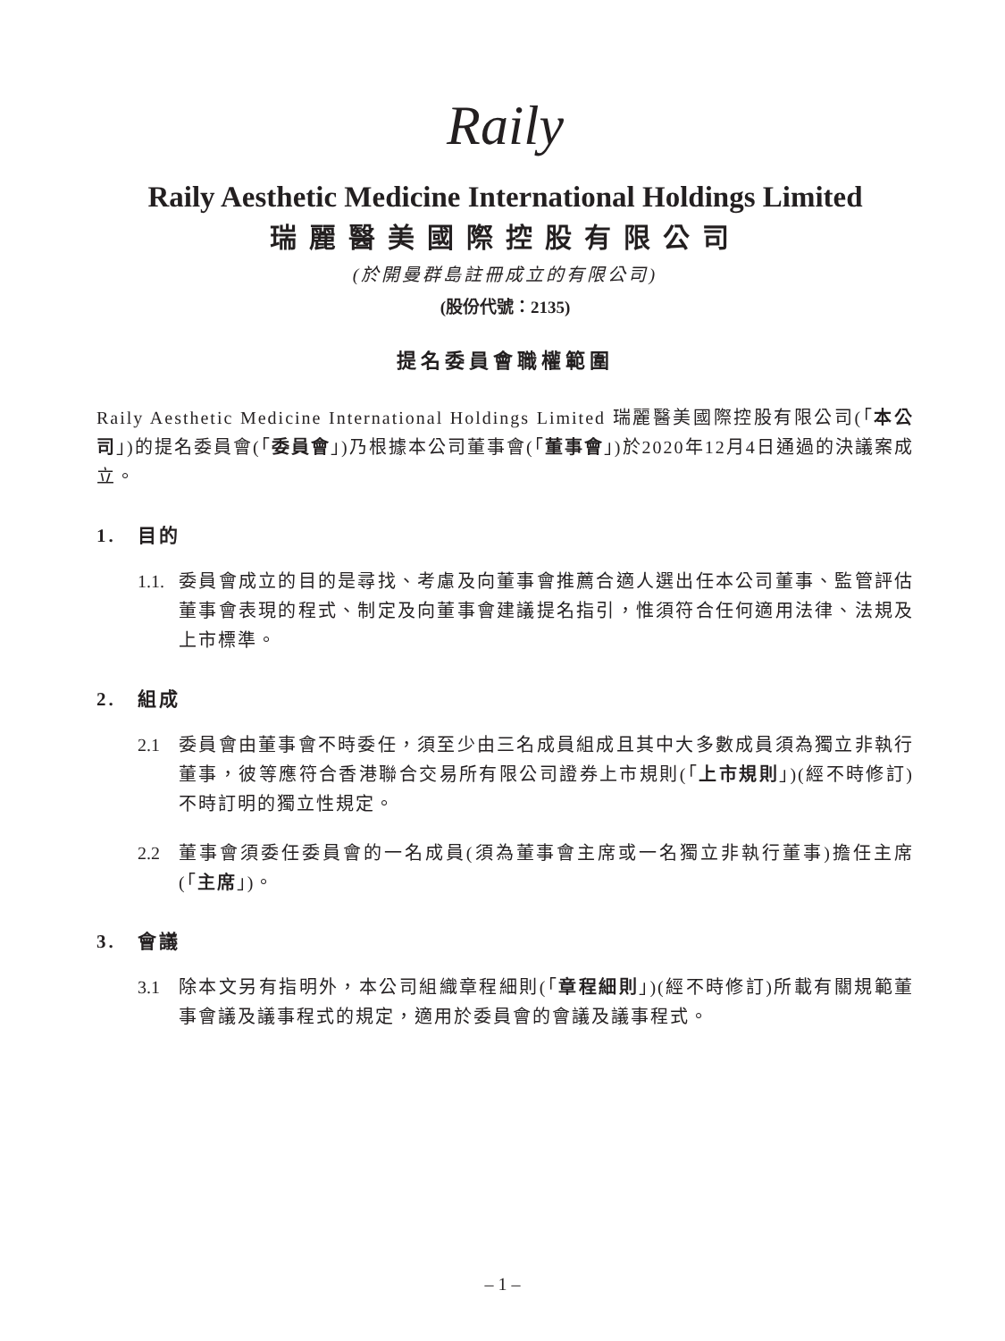Raily
Raily Aesthetic Medicine International Holdings Limited
瑞麗醫美國際控股有限公司
(於開曼群島註冊成立的有限公司)
(股份代號：2135)
提名委員會職權範圍
Raily Aesthetic Medicine International Holdings Limited 瑞麗醫美國際控股有限公司(「本公司」)的提名委員會(「委員會」)乃根據本公司董事會(「董事會」)於2020年12月4日通過的決議案成立。
1. 目的
1.1.
委員會成立的目的是尋找、考慮及向董事會推薦合適人選出任本公司董事、監管評估董事會表現的程式、制定及向董事會建議提名指引，惟須符合任何適用法律、法規及上市標準。
2. 組成
2.1 委員會由董事會不時委任，須至少由三名成員組成且其中大多數成員須為獨立非執行董事，彼等應符合香港聯合交易所有限公司證券上市規則(「上市規則」)(經不時修訂)不時訂明的獨立性規定。
2.2 董事會須委任委員會的一名成員(須為董事會主席或一名獨立非執行董事)擔任主席(「主席」)。
3. 會議
3.1 除本文另有指明外，本公司組織章程細則(「章程細則」)(經不時修訂)所載有關規範董事會議及議事程式的規定，適用於委員會的會議及議事程式。
– 1 –